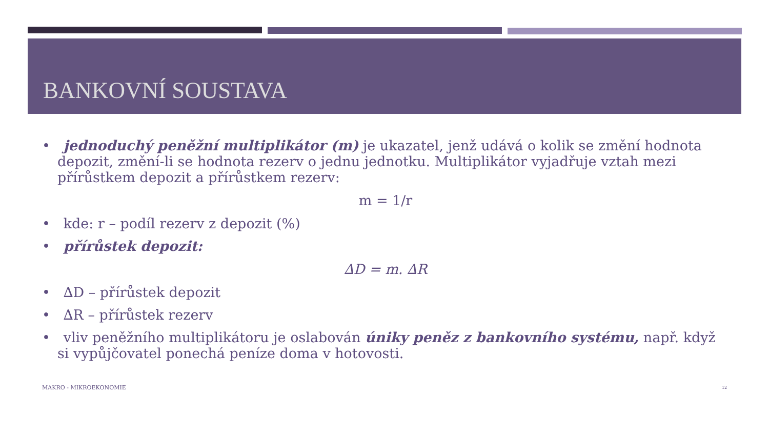BANKOVNÍ SOUSTAVA
• jednoduchý peněžní multiplikátor (m) je ukazatel, jenž udává o kolik se změní hodnota depozit, změní-li se hodnota rezerv o jednu jednotku. Multiplikátor vyjadřuje vztah mezi přírůstkem depozit a přírůstkem rezerv:
m = 1/r
• kde: r – podíl rezerv z depozit (%)
• přírůstek depozit:
∆D = m. ∆R
• ∆D – přírůstek depozit
• ∆R – přírůstek rezerv
• vliv peněžního multiplikátoru je oslabován úniky peněz z bankovního systému, např. když si vypůjčovatel ponechá peníze doma v hotovosti.
MAKRO - MIKROEKONOMIE 12